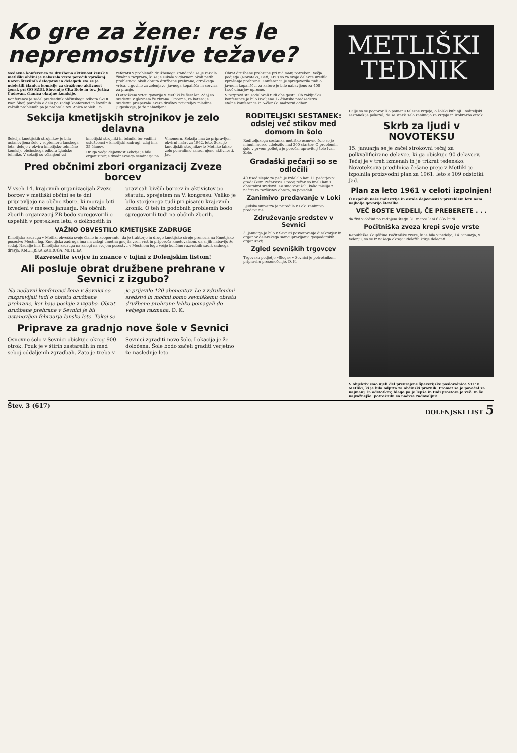Ko gre za žene: res le nepremostljive težave?
Nedavna konferenca za družbeno aktivnost žensk v metliški občini je nakazala vrsto perečih vprašanj. Razen številnih delegatov in delegatk sta se je udeležili članica komisije za družbeno aktivnost žensk pri GO SZDL Slovenije Cita Bole in tov. Jožica Čudovan, članica okrajne komisije.
Konferenco je začel predsednik občinskega odbora SZDL Ivan Škof, poročilo o delu po zadnji konferenci in številnih važnih problemih pa je prebrala tov. Anica Molek. Po referatu v problemih družbenega standarda se je razvila živahna razprava, ki se je sukala v glavnem okoli petih problemov: okoli obrata družbene prehrane, otroškega vrtca, trgovine za zelenjavo, javnega kopališča in servisa za pranje.
O otroškem vrtcu govorijo v Metliki že šest let. Zdaj so sredstva v glavnem že zbrana. Oprema, za katero je sredstva prispevala Zveza društev prijateljev mladine Jugoslavije, je že nabavljena.
Obrat družbene prehrane pri nič manj potreben. Večja podjetja (Novoteks, Beti, LPP) so za svoje delavce uredila vprašanje prehrane. Konferenca je spregovorila tudi o javnem kopališču, za katero je bilo nabavljeno za 400 tisoč dinarjev opreme.
V razpravi sta sodelovali tudi obe gostji. Ob zaključku konference je bilo izvoljeno 17-člansko predsedstvo stalne konference in 5-članski nadzorni odbor.
METLIŠKI TEDNIK
Sekcija kmetijskih strojnikov je zelo delavna
Sekcija kmetijskih strojnikov je bila ustanovljena šele v septembru lanskega leta; deluje v okviru kmetijsko-tehnične komisije občinskega odbora Ljudske tehnike. V sekciji so včlanjeni vsi kmetijski strojniki in tehniki ter vodilni uslužbenci v kmetijski zadrugi; zdaj ima 25 članov.
Druga večja dejavnost sekcije je bila organiziranje dvodnevnega seminarja na Vinomeru. Sekcija ima že pripravljen okvirni načrt za 1962. leto. Sekcijo kmetijskih strojnikov iz Metlike lahko zelo pohvalimo zaradi njene aktivnosti. Jad
Pred občnimi zbori organizacij Zveze borcev
V vseh 14. krajevnih organizacijah Zveze borcev v metliški občini se te dni pripravljajo na občne zbore, ki morajo biti izvedeni v mesecu januarju. Na občnih zborih organizacij ZB bodo spregovorili o uspehih v preteklem letu, o dolžnostih in pravicah bivših borcev in aktivistov po statutu, sprejetem na V. kongresu. Veliko je bilo storjenega tudi pri pisanju krajevnih kronik. O teh in podobnih problemih bodo spregovorili tudi na občnih zborih.
VAŽNO OBVESTILO KMETIJSKE ZADRUGE
Kmetijska zadruga v Metliki obvešča svoje člane in kooperante, da je traktorje in druge kmetijske stroje prenesla na Kmetijsko posestvo Mestni log. Kmetijska zadruga ima na zalogi umetna gnojila vseh vrst in priporoča kmetovalcem, da si jih nabavijo že sedaj. Nadalje ima Kmetijska zadruga na zalogi na svojem posestvu v Mestnem logu večjo količino razvrstnih sadik sadnega drevja. KMETIJSKA ZADRUGA, METLIKA
Razveselite svojce in znance v tujini z Dolenjskim listom!
Ali posluje obrat družbene prehrane v Sevnici z izgubo?
Na nedavni konferenci žena v Sevnici so razpravljali tudi o obratu družbene prehrane, ker baje posluje z izgubo. Obrat družbene prehrane v Sevnici je bil ustanovljen februarja lansko leto. Takoj se je prijavilo 120 abonentov. Le z združenimi sredstvi in močmi bomo sevniškemu obratu družbene prehrane lahko pomagali do večjega razmaha. D. K.
Priprave za gradnjo nove šole v Sevnici
Osnovno šolo v Sevnici obiskuje okrog 900 otrok. Pouk je v štirih zastarelih in med seboj oddaljenih zgradbah. Zato je treba v Sevnici zgraditi novo šolo. Lokacija je že določena. Šole bodo začeli graditi verjetno že naslednje leto.
RODITELJSKI SESTANEK: odslej več stikov med domom in šolo
Roditeljskega sestanka metliške osnovne šole se je minuli mesec udeležilo nad 200 staršev. O problemih šole v prvem polletju je poročal upravitelj šole Ivan Žele.
Gradaški pečarji so se odločili
40 tisoč slepic za peči je izdelalo lani 11 pečarjev v gradaškem Pečarstvu. Precej težav so imeli lani z obratnimi sredstvi. Ko smo vprašali, kako mislijo z načrti za razširitev obrata, so povedali...
Zanimivo predavanje v Loki
Ljudska univerza je priredila v Loki zanimivo predavanje.
Združevanje sredstev v Sevnici
3. januarja je bilo v Sevnici posvetovanje direktorjev in organov delavskega samoupravljanja gospodarskih organizacij.
Zgled sevniških trgovcev
Trgovsko podjetje »Sloga« v Sevnici je potrošnikom pripravilo presenečenje. D. K.
Dalje so se pogovorili o pomenu telesne vzgoje, o šolski kuhinji. Roditeljski sestanek je pokazal, da se starši zelo zanimajo za vzgojo in izobrazbo otrok.
Skrb za ljudi v NOVOTEKSU
15. januarja se je začel strokovni tečaj za polkvalificirane delavce, ki ga obiskuje 90 delavcev. Tečaj je v treh izmenah in je trikrat tedensko. Novoteksova predilnica češane preje v Metliki je izpolnila proizvodni plan za 1961. leto s 109 odstotki. Jad.
Plan za leto 1961 v celoti izpolnjen!
O uspehih naše industrije in ostale dejavnosti v preteklem letu nam najbolje govorijo številke.
VEČ BOSTE VEDELI, ČE PREBERETE . . .
da živi v občini po zadnjem štetju 31. marca lani 6.835 ljudi.
Počitniška zveza krepi svoje vrste
Republiške skupščine Počitniške zveze, ki je bila v nedeljo, 14. januarja, v Velenju, so se iz našega okraja udeležili štirje delegati.
V objektiv smo ujeli del preurejene špecerijske poslovalnice STP v Metliki, ki je bila odprta za občinski praznik. Promet se je povečal za najmanj 15 odstotkov, blago pa je lepše in tudi prostora je več. In še najvažnejše: potrošniki so nadvse zadovoljni!
Štev. 3 (617) DOLENJSKI LIST 5